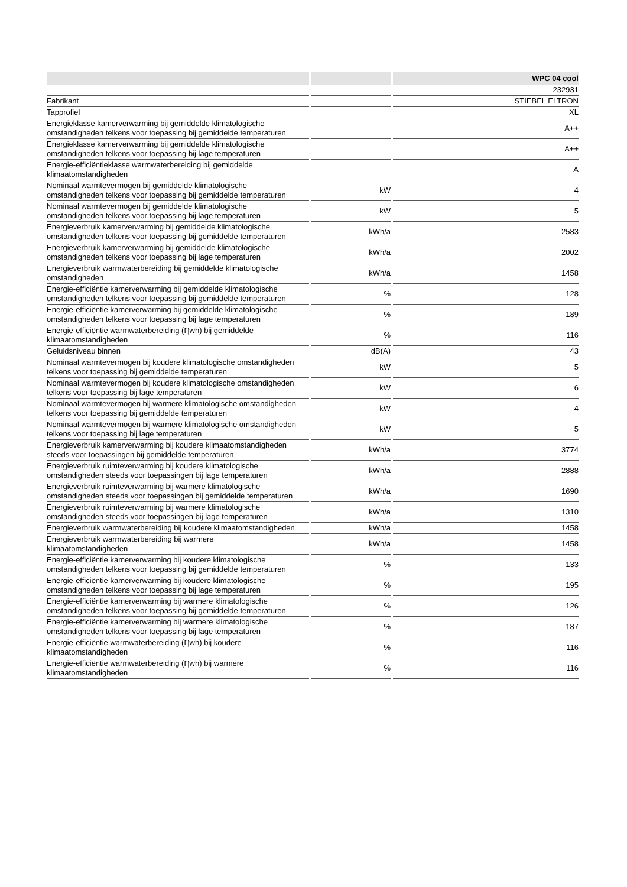| | | WPC 04 cool |
| --- | --- | --- |
| | | 232931 |
| Fabrikant | | STIEBEL ELTRON |
| Tapprofiel | | XL |
| Energieklasse kamerverwarming bij gemiddelde klimatologische omstandigheden telkens voor toepassing bij gemiddelde temperaturen | | A++ |
| Energieklasse kamerverwarming bij gemiddelde klimatologische omstandigheden telkens voor toepassing bij lage temperaturen | | A++ |
| Energie-efficiëntieklasse warmwaterbereiding bij gemiddelde klimaatomstandigheden | | A |
| Nominaal warmtevermogen bij gemiddelde klimatologische omstandigheden telkens voor toepassing bij gemiddelde temperaturen | kW | 4 |
| Nominaal warmtevermogen bij gemiddelde klimatologische omstandigheden telkens voor toepassing bij lage temperaturen | kW | 5 |
| Energieverbruik kamerverwarming bij gemiddelde klimatologische omstandigheden telkens voor toepassing bij gemiddelde temperaturen | kWh/a | 2583 |
| Energieverbruik kamerverwarming bij gemiddelde klimatologische omstandigheden telkens voor toepassing bij lage temperaturen | kWh/a | 2002 |
| Energieverbruik warmwaterbereiding bij gemiddelde klimatologische omstandigheden | kWh/a | 1458 |
| Energie-efficiëntie kamerverwarming bij gemiddelde klimatologische omstandigheden telkens voor toepassing bij gemiddelde temperaturen | % | 128 |
| Energie-efficiëntie kamerverwarming bij gemiddelde klimatologische omstandigheden telkens voor toepassing bij lage temperaturen | % | 189 |
| Energie-efficiëntie warmwaterbereiding (Ƞwh) bij gemiddelde klimaatomstandigheden | % | 116 |
| Geluidsniveau binnen | dB(A) | 43 |
| Nominaal warmtevermogen bij koudere klimatologische omstandigheden telkens voor toepassing bij gemiddelde temperaturen | kW | 5 |
| Nominaal warmtevermogen bij koudere klimatologische omstandigheden telkens voor toepassing bij lage temperaturen | kW | 6 |
| Nominaal warmtevermogen bij warmere klimatologische omstandigheden telkens voor toepassing bij gemiddelde temperaturen | kW | 4 |
| Nominaal warmtevermogen bij warmere klimatologische omstandigheden telkens voor toepassing bij lage temperaturen | kW | 5 |
| Energieverbruik kamerverwarming bij koudere klimaatomstandigheden steeds voor toepassingen bij gemiddelde temperaturen | kWh/a | 3774 |
| Energieverbruik ruimteverwarming bij koudere klimatologische omstandigheden steeds voor toepassingen bij lage temperaturen | kWh/a | 2888 |
| Energieverbruik ruimteverwarming bij warmere klimatologische omstandigheden steeds voor toepassingen bij gemiddelde temperaturen | kWh/a | 1690 |
| Energieverbruik ruimteverwarming bij warmere klimatologische omstandigheden steeds voor toepassingen bij lage temperaturen | kWh/a | 1310 |
| Energieverbruik warmwaterbereiding bij koudere klimaatomstandigheden | kWh/a | 1458 |
| Energieverbruik warmwaterbereiding bij warmere klimaatomstandigheden | kWh/a | 1458 |
| Energie-efficiëntie kamerverwarming bij koudere klimatologische omstandigheden telkens voor toepassing bij gemiddelde temperaturen | % | 133 |
| Energie-efficiëntie kamerverwarming bij koudere klimatologische omstandigheden telkens voor toepassing bij lage temperaturen | % | 195 |
| Energie-efficiëntie kamerverwarming bij warmere klimatologische omstandigheden telkens voor toepassing bij gemiddelde temperaturen | % | 126 |
| Energie-efficiëntie kamerverwarming bij warmere klimatologische omstandigheden telkens voor toepassing bij lage temperaturen | % | 187 |
| Energie-efficiëntie warmwaterbereiding (Ƞwh) bij koudere klimaatomstandigheden | % | 116 |
| Energie-efficiëntie warmwaterbereiding (Ƞwh) bij warmere klimaatomstandigheden | % | 116 |